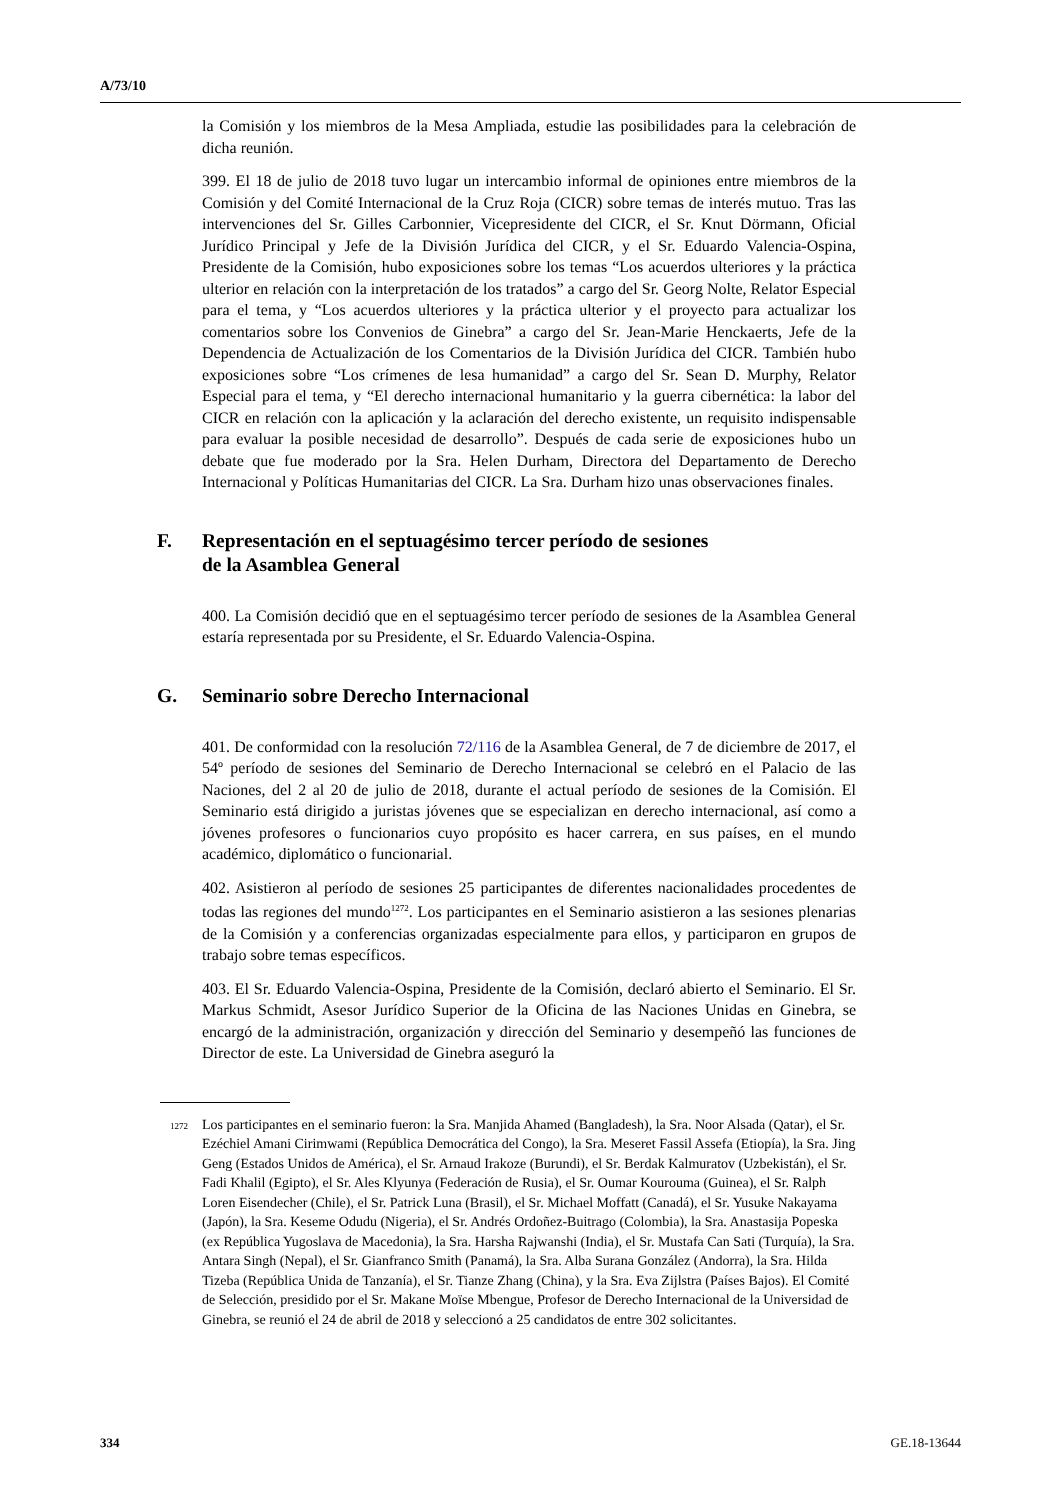A/73/10
la Comisión y los miembros de la Mesa Ampliada, estudie las posibilidades para la celebración de dicha reunión.
399. El 18 de julio de 2018 tuvo lugar un intercambio informal de opiniones entre miembros de la Comisión y del Comité Internacional de la Cruz Roja (CICR) sobre temas de interés mutuo. Tras las intervenciones del Sr. Gilles Carbonnier, Vicepresidente del CICR, el Sr. Knut Dörmann, Oficial Jurídico Principal y Jefe de la División Jurídica del CICR, y el Sr. Eduardo Valencia-Ospina, Presidente de la Comisión, hubo exposiciones sobre los temas “Los acuerdos ulteriores y la práctica ulterior en relación con la interpretación de los tratados” a cargo del Sr. Georg Nolte, Relator Especial para el tema, y “Los acuerdos ulteriores y la práctica ulterior y el proyecto para actualizar los comentarios sobre los Convenios de Ginebra” a cargo del Sr. Jean-Marie Henckaerts, Jefe de la Dependencia de Actualización de los Comentarios de la División Jurídica del CICR. También hubo exposiciones sobre “Los crímenes de lesa humanidad” a cargo del Sr. Sean D. Murphy, Relator Especial para el tema, y “El derecho internacional humanitario y la guerra cibernética: la labor del CICR en relación con la aplicación y la aclaración del derecho existente, un requisito indispensable para evaluar la posible necesidad de desarrollo”. Después de cada serie de exposiciones hubo un debate que fue moderado por la Sra. Helen Durham, Directora del Departamento de Derecho Internacional y Políticas Humanitarias del CICR. La Sra. Durham hizo unas observaciones finales.
F. Representación en el septuagésimo tercer período de sesiones
de la Asamblea General
400. La Comisión decidió que en el septuagésimo tercer período de sesiones de la Asamblea General estaría representada por su Presidente, el Sr. Eduardo Valencia-Ospina.
G. Seminario sobre Derecho Internacional
401. De conformidad con la resolución 72/116 de la Asamblea General, de 7 de diciembre de 2017, el 54º período de sesiones del Seminario de Derecho Internacional se celebró en el Palacio de las Naciones, del 2 al 20 de julio de 2018, durante el actual período de sesiones de la Comisión. El Seminario está dirigido a juristas jóvenes que se especializan en derecho internacional, así como a jóvenes profesores o funcionarios cuyo propósito es hacer carrera, en sus países, en el mundo académico, diplomático o funcionarial.
402. Asistieron al período de sesiones 25 participantes de diferentes nacionalidades procedentes de todas las regiones del mundo<sup>1272</sup>. Los participantes en el Seminario asistieron a las sesiones plenarias de la Comisión y a conferencias organizadas especialmente para ellos, y participaron en grupos de trabajo sobre temas específicos.
403. El Sr. Eduardo Valencia-Ospina, Presidente de la Comisión, declaró abierto el Seminario. El Sr. Markus Schmidt, Asesor Jurídico Superior de la Oficina de las Naciones Unidas en Ginebra, se encargó de la administración, organización y dirección del Seminario y desempeñó las funciones de Director de este. La Universidad de Ginebra aseguró la
<sup>1272</sup> Los participantes en el seminario fueron: la Sra. Manjida Ahamed (Bangladesh), la Sra. Noor Alsada (Qatar), el Sr. Ezéchiel Amani Cirimwami (República Democrática del Congo), la Sra. Meseret Fassil Assefa (Etiopía), la Sra. Jing Geng (Estados Unidos de América), el Sr. Arnaud Irakoze (Burundi), el Sr. Berdak Kalmuratov (Uzbekistán), el Sr. Fadi Khalil (Egipto), el Sr. Ales Klyunya (Federación de Rusia), el Sr. Oumar Kourouma (Guinea), el Sr. Ralph Loren Eisendecher (Chile), el Sr. Patrick Luna (Brasil), el Sr. Michael Moffatt (Canadá), el Sr. Yusuke Nakayama (Japón), la Sra. Keseme Odudu (Nigeria), el Sr. Andrés Ordoñez-Buitrago (Colombia), la Sra. Anastasija Popeska (ex República Yugoslava de Macedonia), la Sra. Harsha Rajwanshi (India), el Sr. Mustafa Can Sati (Turquía), la Sra. Antara Singh (Nepal), el Sr. Gianfranco Smith (Panamá), la Sra. Alba Surana González (Andorra), la Sra. Hilda Tizeba (República Unida de Tanzanía), el Sr. Tianze Zhang (China), y la Sra. Eva Zijlstra (Países Bajos). El Comité de Selección, presidido por el Sr. Makane Moïse Mbengue, Profesor de Derecho Internacional de la Universidad de Ginebra, se reunió el 24 de abril de 2018 y seleccionó a 25 candidatos de entre 302 solicitantes.
334 GE.18-13644